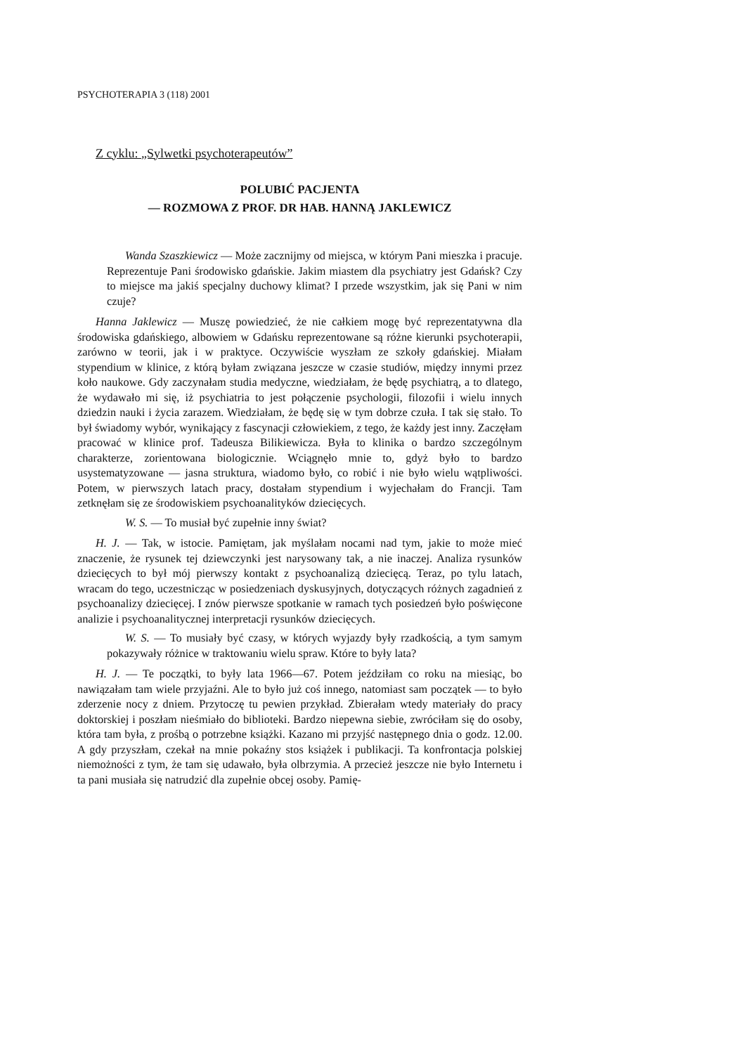PSYCHOTERAPIA 3 (118) 2001
Z cyklu: „Sylwetki psychoterapeutów”
POLUBIĆ PACJENTA
— ROZMOWA Z PROF. DR HAB. HANNĄ JAKLEWICZ
Wanda Szaszkiewicz — Może zacznijmy od miejsca, w którym Pani mieszka i pracuje. Reprezentuje Pani środowisko gdańskie. Jakim miastem dla psychiatry jest Gdańsk? Czy to miejsce ma jakiś specjalny duchowy klimat? I przede wszystkim, jak się Pani w nim czuje?
Hanna Jaklewicz — Muszę powiedzieć, że nie całkiem mogę być reprezentatywna dla środowiska gdańskiego, albowiem w Gdańsku reprezentowane są różne kierunki psychoterapii, zarówno w teorii, jak i w praktyce. Oczywiście wyszłam ze szkoły gdańskiej. Miałam stypendium w klinice, z którą byłam związana jeszcze w czasie studiów, między innymi przez koło naukowe. Gdy zaczynałam studia medyczne, wiedziałam, że będę psychiatrą, a to dlatego, że wydawało mi się, iż psychiatria to jest połączenie psychologii, filozofii i wielu innych dziedzin nauki i życia zarazem. Wiedziałam, że będę się w tym dobrze czuła. I tak się stało. To był świadomy wybór, wynikający z fascynacji człowiekiem, z tego, że każdy jest inny. Zaczęłam pracować w klinice prof. Tadeusza Bilikiewicza. Była to klinika o bardzo szczególnym charakterze, zorientowana biologicznie. Wciągnęło mnie to, gdyż było to bardzo usystematyzowane — jasna struktura, wiadomo było, co robić i nie było wielu wątpliwości. Potem, w pierwszych latach pracy, dostałam stypendium i wyjechałam do Francji. Tam zetknęłam się ze środowiskiem psychoanalityków dziecięcych.
W. S. — To musiał być zupełnie inny świat?
H. J. — Tak, w istocie. Pamiętam, jak myślałam nocami nad tym, jakie to może mieć znaczenie, że rysunek tej dziewczynki jest narysowany tak, a nie inaczej. Analiza rysunków dziecięcych to był mój pierwszy kontakt z psychoanalizą dziecięcą. Teraz, po tylu latach, wracam do tego, uczestnicząc w posiedzeniach dyskusyjnych, dotyczących różnych zagadnień z psychoanalizy dziecięcej. I znów pierwsze spotkanie w ramach tych posiedzeń było poświęcone analizie i psychoanalitycznej interpretacji rysunków dziecięcych.
W. S. — To musiały być czasy, w których wyjazdy były rzadkością, a tym samym pokazywały różnice w traktowaniu wielu spraw. Które to były lata?
H. J. — Te początki, to były lata 1966—67. Potem jeździłam co roku na miesiąc, bo nawiązałam tam wiele przyjaźni. Ale to było już coś innego, natomiast sam początek — to było zderzenie nocy z dniem. Przytoczę tu pewien przykład. Zbierałam wtedy materiały do pracy doktorskiej i poszłam nieśmiało do biblioteki. Bardzo niepewna siebie, zwróciłam się do osoby, która tam była, z prośbą o potrzebne książki. Kazano mi przyjść następnego dnia o godz. 12.00. A gdy przyszłam, czekał na mnie pokaźny stos książek i publikacji. Ta konfrontacja polskiej niemożności z tym, że tam się udawało, była olbrzymia. A przecież jeszcze nie było Internetu i ta pani musiała się natrudzić dla zupełnie obcej osoby. Pamię-